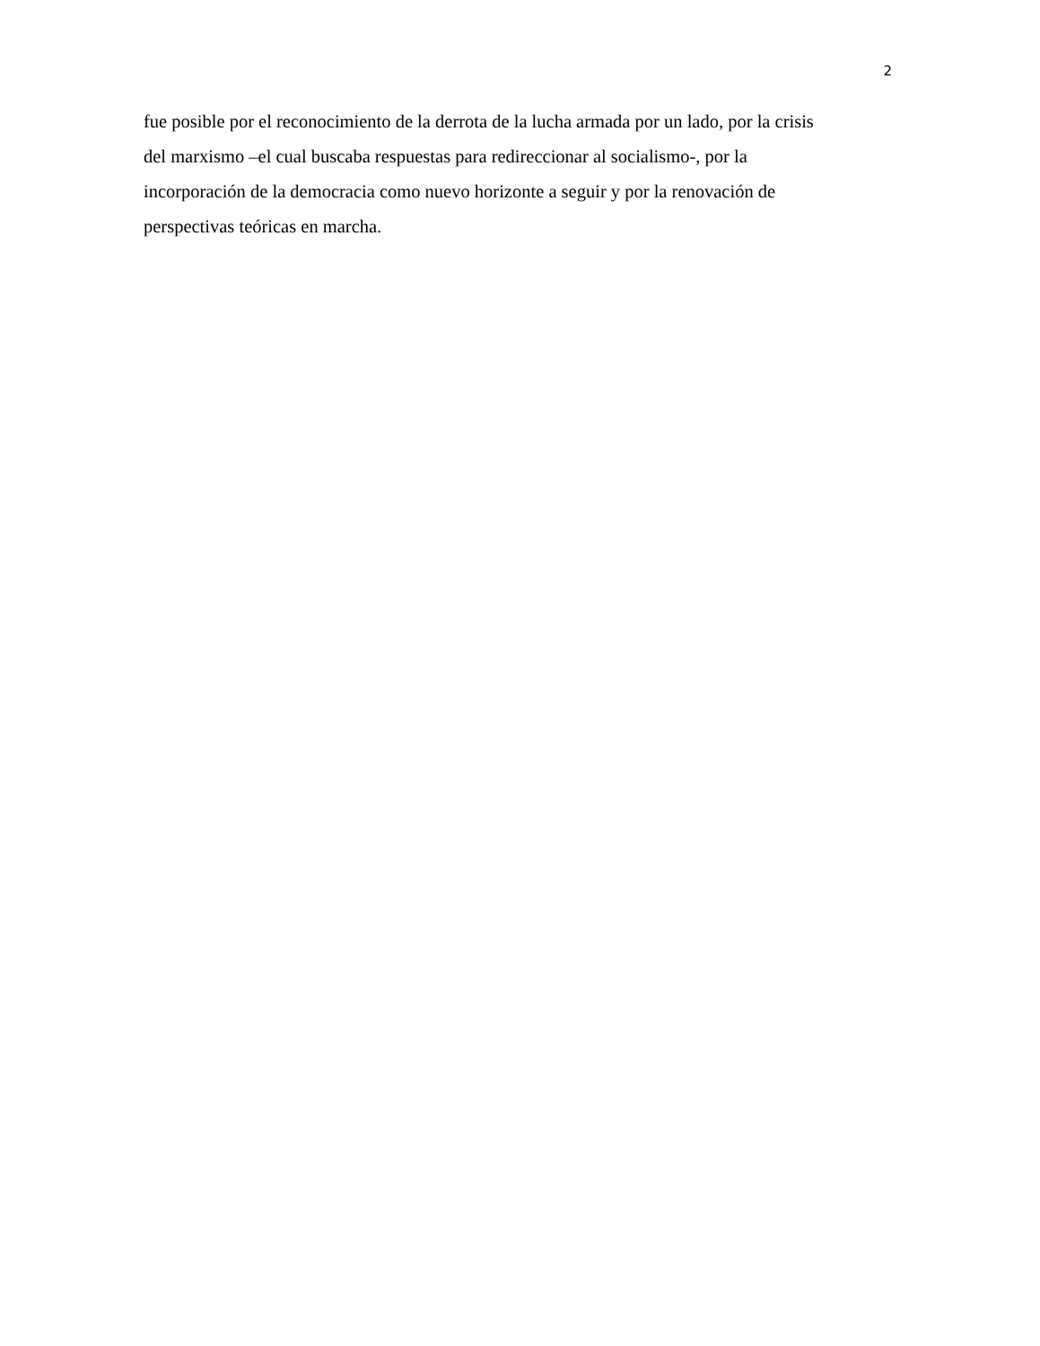2
fue posible por el reconocimiento de la derrota de la lucha armada por un lado, por la crisis
del marxismo –el cual buscaba respuestas para redireccionar al socialismo-, por la
incorporación de la democracia como nuevo horizonte a seguir y por la renovación de
perspectivas teóricas en marcha.